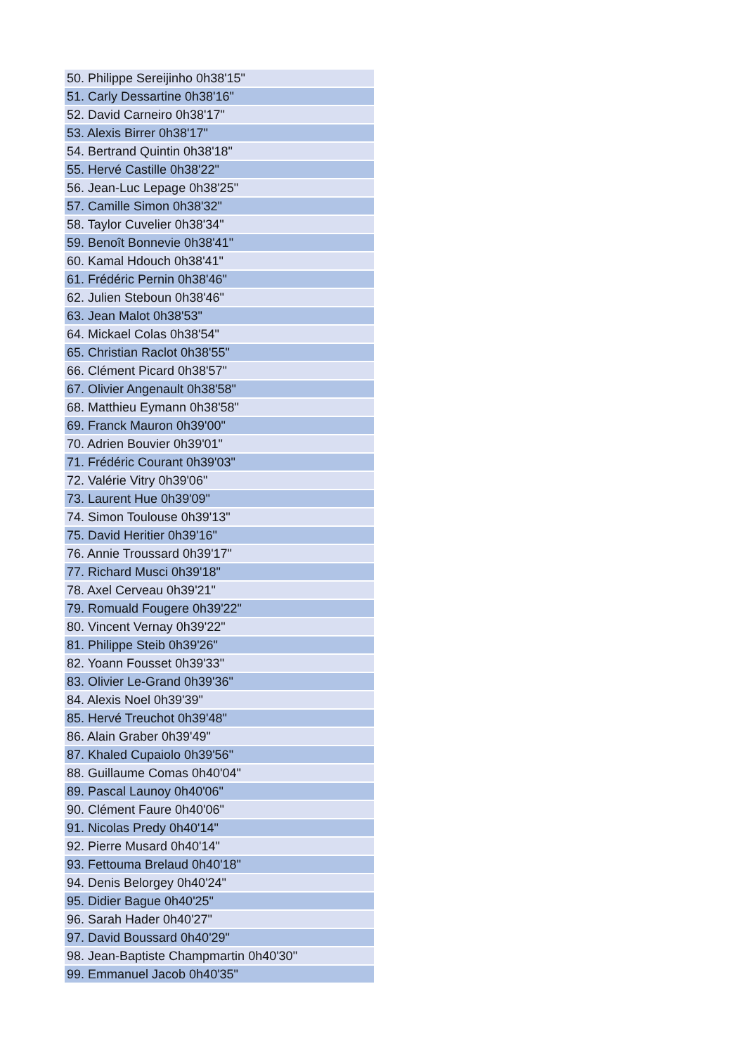| 50. Philippe Sereijinho 0h38'15" |
| 51. Carly Dessartine 0h38'16" |
| 52. David Carneiro 0h38'17" |
| 53. Alexis Birrer 0h38'17" |
| 54. Bertrand Quintin 0h38'18" |
| 55. Hervé Castille 0h38'22" |
| 56. Jean-Luc Lepage 0h38'25" |
| 57. Camille Simon 0h38'32" |
| 58. Taylor Cuvelier 0h38'34" |
| 59. Benoît Bonnevie 0h38'41" |
| 60. Kamal Hdouch 0h38'41" |
| 61. Frédéric Pernin 0h38'46" |
| 62. Julien Steboun 0h38'46" |
| 63. Jean Malot 0h38'53" |
| 64. Mickael Colas 0h38'54" |
| 65. Christian Raclot 0h38'55" |
| 66. Clément Picard 0h38'57" |
| 67. Olivier Angenault 0h38'58" |
| 68. Matthieu Eymann 0h38'58" |
| 69. Franck Mauron 0h39'00" |
| 70. Adrien Bouvier 0h39'01" |
| 71. Frédéric Courant 0h39'03" |
| 72. Valérie Vitry 0h39'06" |
| 73. Laurent Hue 0h39'09" |
| 74. Simon Toulouse 0h39'13" |
| 75. David Heritier 0h39'16" |
| 76. Annie Troussard 0h39'17" |
| 77. Richard Musci 0h39'18" |
| 78. Axel Cerveau 0h39'21" |
| 79. Romuald Fougere 0h39'22" |
| 80. Vincent Vernay 0h39'22" |
| 81. Philippe Steib 0h39'26" |
| 82. Yoann Fousset 0h39'33" |
| 83. Olivier Le-Grand 0h39'36" |
| 84. Alexis Noel 0h39'39" |
| 85. Hervé Treuchot 0h39'48" |
| 86. Alain Graber 0h39'49" |
| 87. Khaled Cupaiolo 0h39'56" |
| 88. Guillaume Comas 0h40'04" |
| 89. Pascal Launoy 0h40'06" |
| 90. Clément Faure 0h40'06" |
| 91. Nicolas Predy 0h40'14" |
| 92. Pierre Musard 0h40'14" |
| 93. Fettouma Brelaud 0h40'18" |
| 94. Denis Belorgey 0h40'24" |
| 95. Didier Bague 0h40'25" |
| 96. Sarah Hader 0h40'27" |
| 97. David Boussard 0h40'29" |
| 98. Jean-Baptiste Champmartin 0h40'30" |
| 99. Emmanuel Jacob 0h40'35" |